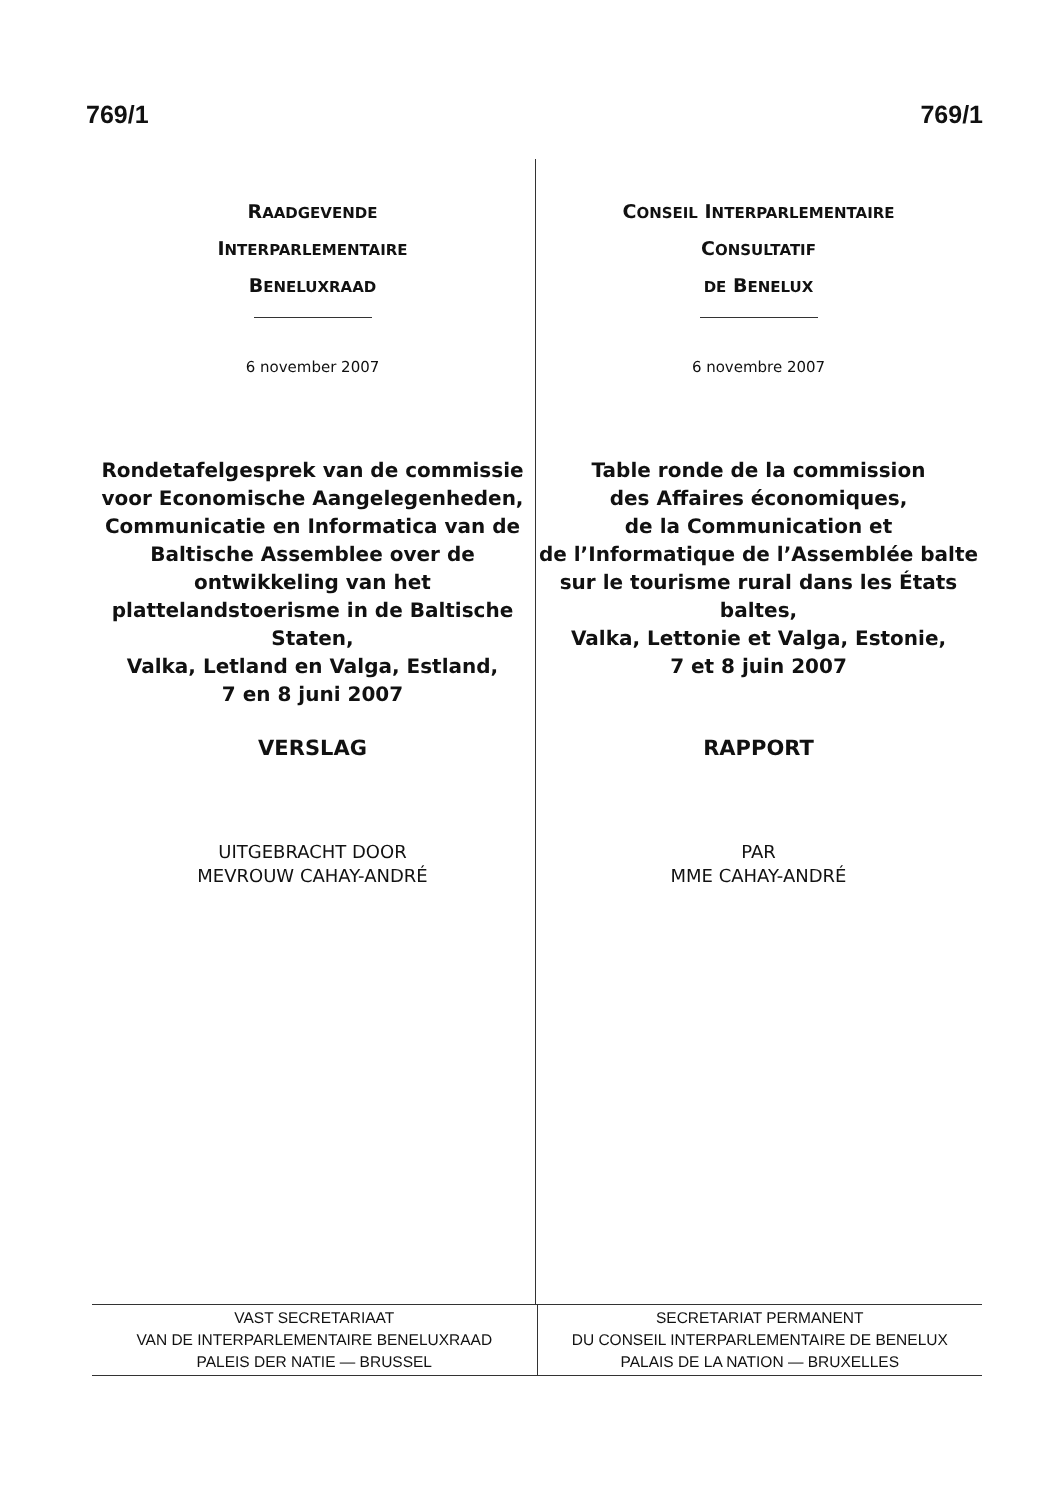769/1 769/1
RAADGEVENDE
INTERPARLEMENTAIRE
BENELUXRAAD
6 november 2007
Rondetafelgesprek van de commissie voor Economische Aangelegenheden, Communicatie en Informatica van de Baltische Assemblee over de ontwikkeling van het plattelandstoerisme in de Baltische Staten,
Valka, Letland en Valga, Estland,
7 en 8 juni 2007
VERSLAG
UITGEBRACHT DOOR
MEVROUW CAHAY-ANDRÉ
CONSEIL INTERPARLEMENTAIRE
CONSULTATIF
DE BENELUX
6 novembre 2007
Table ronde de la commission
des Affaires économiques,
de la Communication et
de l’Informatique de l’Assemblée balte
sur le tourisme rural dans les États baltes,
Valka, Lettonie et Valga, Estonie,
7 et 8 juin 2007
RAPPORT
PAR
MME CAHAY-ANDRÉ
VAST SECRETARIAAT
VAN DE INTERPARLEMENTAIRE BENELUXRAAD
PALEIS DER NATIE — BRUSSEL
SECRETARIAT PERMANENT
DU CONSEIL INTERPARLEMENTAIRE DE BENELUX
PALAIS DE LA NATION — BRUXELLES